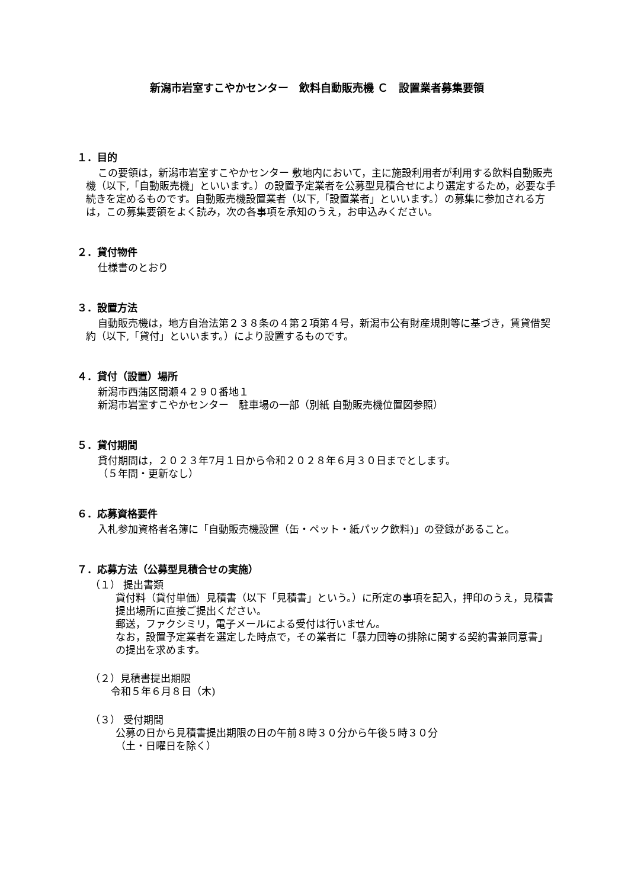新潟市岩室すこやかセンター　飲料自動販売機 Ｃ　設置業者募集要領
１．目的
この要領は，新潟市岩室すこやかセンター 敷地内において，主に施設利用者が利用する飲料自動販売機（以下,「自動販売機」といいます。）の設置予定業者を公募型見積合せにより選定するため，必要な手続きを定めるものです。自動販売機設置業者（以下,「設置業者」といいます。）の募集に参加される方は，この募集要領をよく読み，次の各事項を承知のうえ，お申込みください。
２．貸付物件
仕様書のとおり
３．設置方法
自動販売機は，地方自治法第２３８条の４第２項第４号，新潟市公有財産規則等に基づき，賃貸借契約（以下,「貸付」といいます。）により設置するものです。
４．貸付（設置）場所
新潟市西蒲区間瀬４２９０番地１
新潟市岩室すこやかセンター　駐車場の一部（別紙 自動販売機位置図参照）
５．貸付期間
貸付期間は，２０２３年7月１日から令和２０２８年６月３０日までとします。
（５年間・更新なし）
６．応募資格要件
入札参加資格者名簿に「自動販売機設置（缶・ペット・紙パック飲料)」の登録があること。
７．応募方法（公募型見積合せの実施）
（１） 提出書類
貸付料（貸付単価）見積書（以下「見積書」という。）に所定の事項を記入，押印のうえ，見積書提出場所に直接ご提出ください。
郵送，ファクシミリ，電子メールによる受付は行いません。
なお，設置予定業者を選定した時点で，その業者に「暴力団等の排除に関する契約書兼同意書」の提出を求めます。
（２）見積書提出期限
令和５年６月８日（木)
（３） 受付期間
公募の日から見積書提出期限の日の午前８時３０分から午後５時３０分
（土・日曜日を除く）